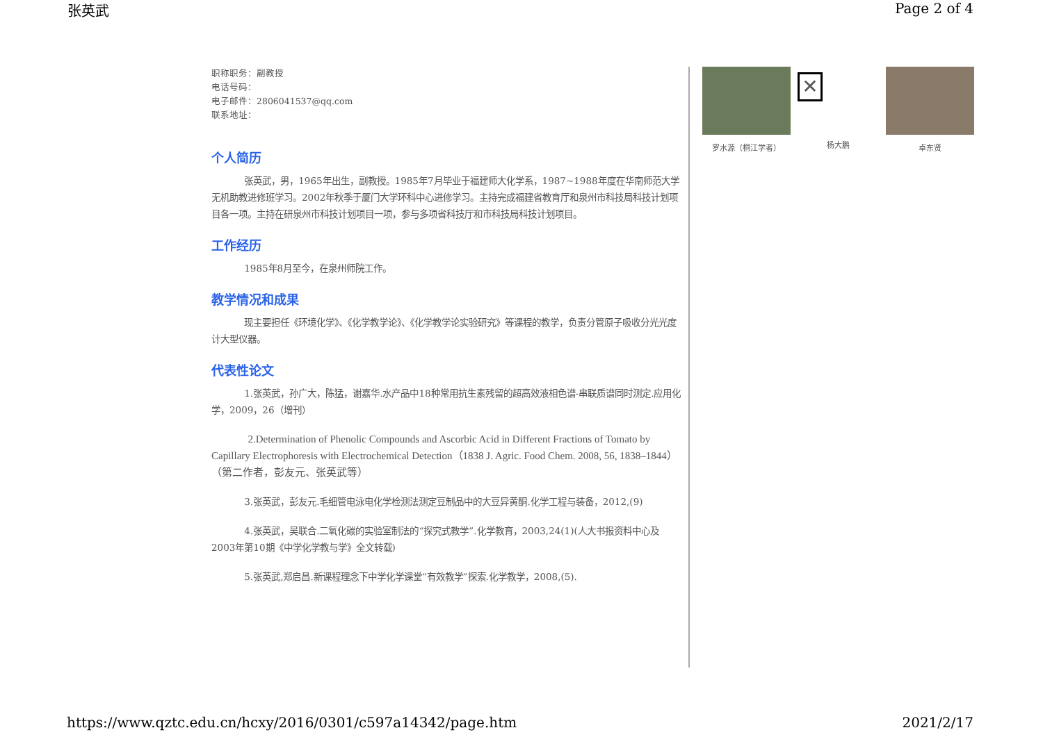张英武 Page 2 of 4
职称职务：副教授
电话号码：
电子邮件：2806041537@qq.com
联系地址：
个人简历
张英武，男，1965年出生，副教授。1985年7月毕业于福建师大化学系，1987~1988年度在华南师范大学无机助教进修班学习。2002年秋季于厦门大学环科中心进修学习。主持完成福建省教育厅和泉州市科技局科技计划项目各一项。主持在研泉州市科技计划项目一项，参与多项省科技厅和市科技局科技计划项目。
工作经历
1985年8月至今，在泉州师院工作。
教学情况和成果
现主要担任《环境化学》、《化学教学论》、《化学教学论实验研究》等课程的教学，负责分管原子吸收分光光度计大型仪器。
代表性论文
1.张英武，孙广大，陈猛，谢嘉华.水产品中18种常用抗生素残留的超高效液相色谱-串联质谱同时测定.应用化学，2009，26（增刊）
2.Determination of Phenolic Compounds and Ascorbic Acid in Different Fractions of Tomato by Capillary Electrophoresis with Electrochemical Detection（1838 J. Agric. Food Chem. 2008, 56, 1838–1844）（第二作者，彭友元、张英武等）
3.张英武，彭友元.毛细管电泳电化学检测法测定豆制品中的大豆异黄酮.化学工程与装备，2012,(9)
4.张英武，吴联合.二氧化碳的实验室制法的“探究式教学”.化学教育，2003,24(1)(人大书报资料中心及2003年第10期《中学化学教与学》全文转载)
5.张英武,郑启昌.新课程理念下中学化学课堂“有效教学”探索.化学教学，2008,(5).
罗水源（桐江学者）
✕
杨大鹏
卓东贤
https://www.qztc.edu.cn/hcxy/2016/0301/c597a14342/page.htm 2021/2/17